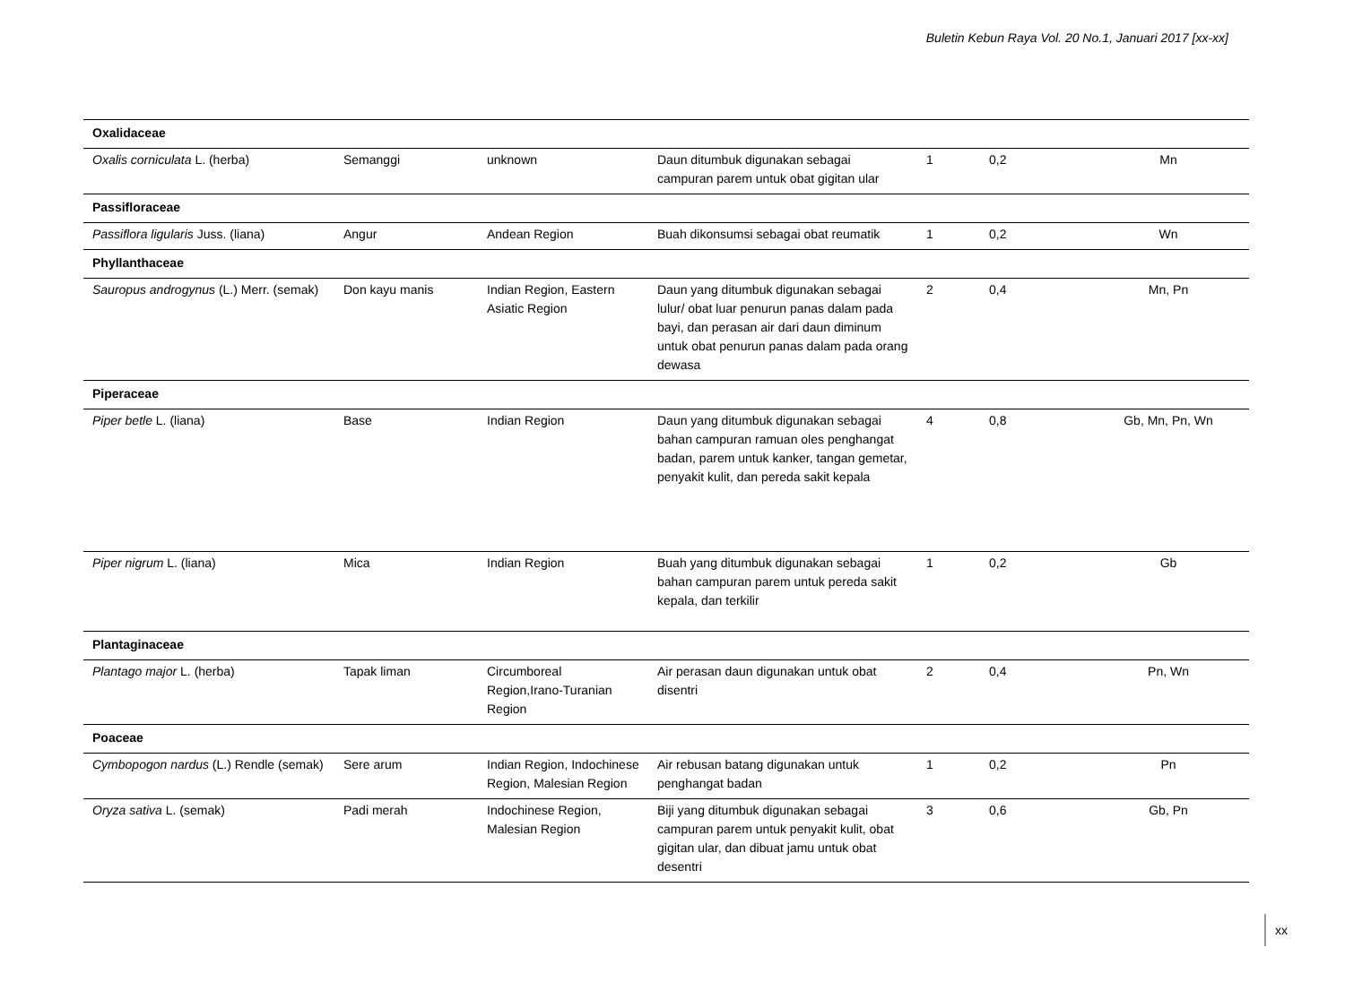Buletin Kebun Raya Vol. 20 No.1, Januari 2017 [xx-xx]
| Oxalidaceae | | | | | | |
| Oxalis corniculata L. (herba) | Semanggi | unknown | Daun ditumbuk digunakan sebagai campuran parem untuk obat gigitan ular | 1 | 0,2 | Mn |
| Passifloraceae | | | | | | |
| Passiflora ligularis Juss. (liana) | Angur | Andean Region | Buah dikonsumsi sebagai obat reumatik | 1 | 0,2 | Wn |
| Phyllanthaceae | | | | | | |
| Sauropus androgynus (L.) Merr. (semak) | Don kayu manis | Indian Region, Eastern Asiatic Region | Daun yang ditumbuk digunakan sebagai lulur/ obat luar penurun panas dalam pada bayi, dan perasan air dari daun diminum untuk obat penurun panas dalam pada orang dewasa | 2 | 0,4 | Mn, Pn |
| Piperaceae | | | | | | |
| Piper betle L. (liana) | Base | Indian Region | Daun yang ditumbuk digunakan sebagai bahan campuran ramuan oles penghangat badan, parem untuk kanker, tangan gemetar, penyakit kulit, dan pereda sakit kepala | 4 | 0,8 | Gb, Mn, Pn, Wn |
| Piper nigrum L. (liana) | Mica | Indian Region | Buah yang ditumbuk digunakan sebagai bahan campuran parem untuk pereda sakit kepala, dan terkilir | 1 | 0,2 | Gb |
| Plantaginaceae | | | | | | |
| Plantago major L. (herba) | Tapak liman | Circumboreal Region,Irano-Turanian Region | Air perasan daun digunakan untuk obat disentri | 2 | 0,4 | Pn, Wn |
| Poaceae | | | | | | |
| Cymbopogon nardus (L.) Rendle (semak) | Sere arum | Indian Region, Indochinese Region, Malesian Region | Air rebusan batang digunakan untuk penghangat badan | 1 | 0,2 | Pn |
| Oryza sativa L. (semak) | Padi merah | Indochinese Region, Malesian Region | Biji yang ditumbuk digunakan sebagai campuran parem untuk penyakit kulit, obat gigitan ular, dan dibuat jamu untuk obat desentri | 3 | 0,6 | Gb, Pn |
xx